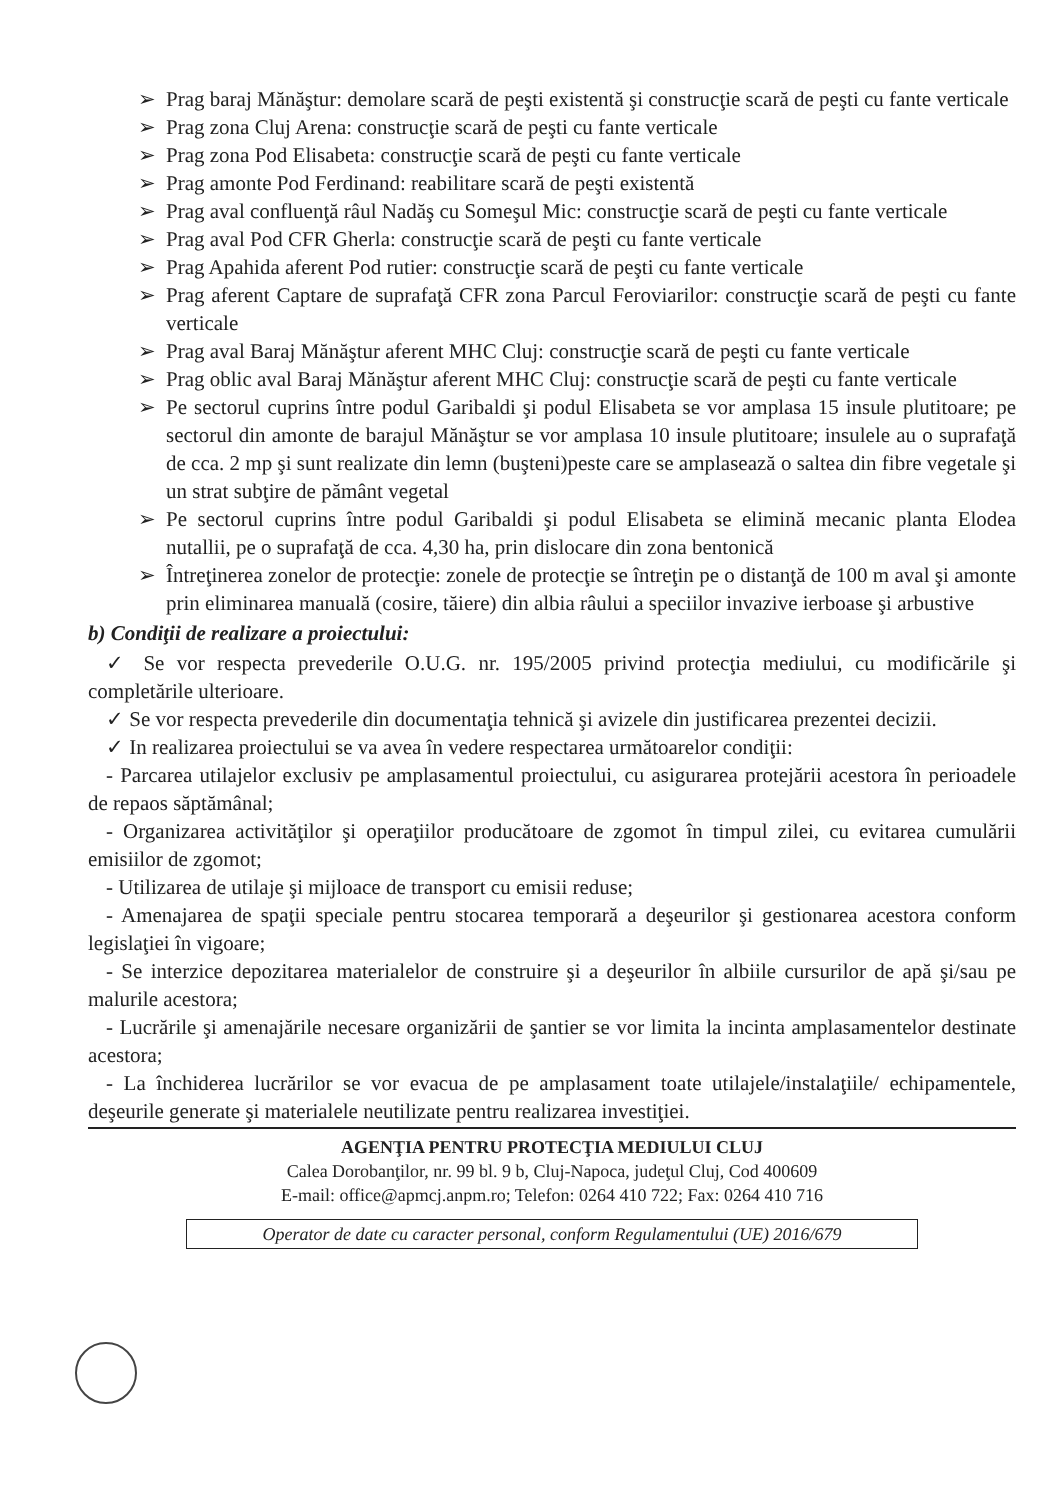➢ Prag baraj Mănăştur: demolare scară de peşti existentă şi construcţie scară de peşti cu fante verticale
➢ Prag zona Cluj Arena: construcţie scară de peşti cu fante verticale
➢ Prag zona Pod Elisabeta: construcţie scară de peşti cu fante verticale
➢ Prag amonte Pod Ferdinand: reabilitare scară de peşti existentă
➢ Prag aval confluenţă râul Nadăş cu Someşul Mic: construcţie scară de peşti cu fante verticale
➢ Prag aval Pod CFR Gherla: construcţie scară de peşti cu fante verticale
➢ Prag Apahida aferent Pod rutier: construcţie scară de peşti cu fante verticale
➢ Prag aferent Captare de suprafaţă CFR zona Parcul Feroviarilor: construcţie scară de peşti cu fante verticale
➢ Prag aval Baraj Mănăştur aferent MHC Cluj: construcţie scară de peşti cu fante verticale
➢ Prag oblic aval Baraj Mănăştur aferent MHC Cluj: construcţie scară de peşti cu fante verticale
➢ Pe sectorul cuprins între podul Garibaldi şi podul Elisabeta se vor amplasa 15 insule plutitoare; pe sectorul din amonte de barajul Mănăştur se vor amplasa 10 insule plutitoare; insulele au o suprafaţă de cca. 2 mp şi sunt realizate din lemn (buşteni)peste care se amplasează o saltea din fibre vegetale şi un strat subţire de pământ vegetal
➢ Pe sectorul cuprins între podul Garibaldi şi podul Elisabeta se elimină mecanic planta Elodea nutallii, pe o suprafaţă de cca. 4,30 ha, prin dislocare din zona bentonică
➢ Întreţinerea zonelor de protecţie: zonele de protecţie se întreţin pe o distanţă de 100 m aval şi amonte prin eliminarea manuală (cosire, tăiere) din albia râului a speciilor invazive ierboase şi arbustive
b) Condiţii de realizare a proiectului:
✓ Se vor respecta prevederile O.U.G. nr. 195/2005 privind protecţia mediului, cu modificările şi completările ulterioare.
✓ Se vor respecta prevederile din documentaţia tehnică şi avizele din justificarea prezentei decizii.
✓ In realizarea proiectului se va avea în vedere respectarea următoarelor condiţii:
- Parcarea utilajelor exclusiv pe amplasamentul proiectului, cu asigurarea protejării acestora în perioadele de repaos săptămânal;
- Organizarea activităţilor şi operaţiilor producătoare de zgomot în timpul zilei, cu evitarea cumulării emisiilor de zgomot;
- Utilizarea de utilaje şi mijloace de transport cu emisii reduse;
- Amenajarea de spaţii speciale pentru stocarea temporară a deşeurilor şi gestionarea acestora conform legislaţiei în vigoare;
- Se interzice depozitarea materialelor de construire şi a deşeurilor în albiile cursurilor de apă şi/sau pe malurile acestora;
- Lucrările şi amenajările necesare organizării de şantier se vor limita la incinta amplasamentelor destinate acestora;
- La închiderea lucrărilor se vor evacua de pe amplasament toate utilajele/instalaţiile/ echipamentele, deşeurile generate şi materialele neutilizate pentru realizarea investiţiei.
AGENŢIA PENTRU PROTECŢIA MEDIULUI CLUJ
Calea Dorobanţilor, nr. 99 bl. 9 b, Cluj-Napoca, judeţul Cluj, Cod 400609
E-mail: office@apmcj.anpm.ro; Telefon: 0264 410 722; Fax: 0264 410 716
Operator de date cu caracter personal, conform Regulamentului (UE) 2016/679